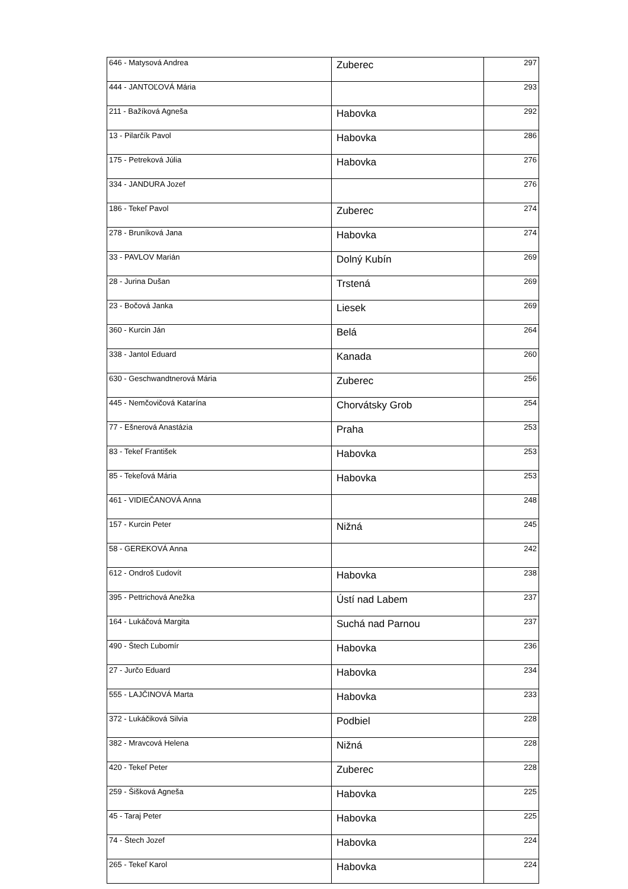| 646 - Matysová Andrea | Zuberec | 297 |
| 444 - JANTOĽOVÁ Mária | | 293 |
| 211 - Bažíková Agneša | Habovka | 292 |
| 13 - Pilarčík Pavol | Habovka | 286 |
| 175 - Petreková Júlia | Habovka | 276 |
| 334 - JANDURA Jozef | | 276 |
| 186 - Tekeľ Pavol | Zuberec | 274 |
| 278 - Bruníková Jana | Habovka | 274 |
| 33 - PAVLOV Marián | Dolný Kubín | 269 |
| 28 - Jurina Dušan | Trstená | 269 |
| 23 - Bočová Janka | Liesek | 269 |
| 360 - Kurcin Ján | Belá | 264 |
| 338 - Jantol Eduard | Kanada | 260 |
| 630 - Geschwandtnerová Mária | Zuberec | 256 |
| 445 - Nemčovičová Katarína | Chorvátsky Grob | 254 |
| 77 - Ešnerová Anastázia | Praha | 253 |
| 83 - Tekeľ František | Habovka | 253 |
| 85 - Tekeľová Mária | Habovka | 253 |
| 461 - VIDIEČANOVÁ Anna | | 248 |
| 157 - Kurcin Peter | Nižná | 245 |
| 58 - GEREKOVÁ Anna | | 242 |
| 612 - Ondroš Ľudovít | Habovka | 238 |
| 395 - Pettrichová Anežka | Ústí nad Labem | 237 |
| 164 - Lukáčová Margita | Suchá nad Parnou | 237 |
| 490 - Štech Ľubomír | Habovka | 236 |
| 27 - Jurčo Eduard | Habovka | 234 |
| 555 - LAJČINOVÁ Marta | Habovka | 233 |
| 372 - Lukáčiková Silvia | Podbiel | 228 |
| 382 - Mravcová Helena | Nižná | 228 |
| 420 - Tekeľ Peter | Zuberec | 228 |
| 259 - Šišková Agneša | Habovka | 225 |
| 45 - Taraj Peter | Habovka | 225 |
| 74 - Štech Jozef | Habovka | 224 |
| 265 - Tekeľ Karol | Habovka | 224 |